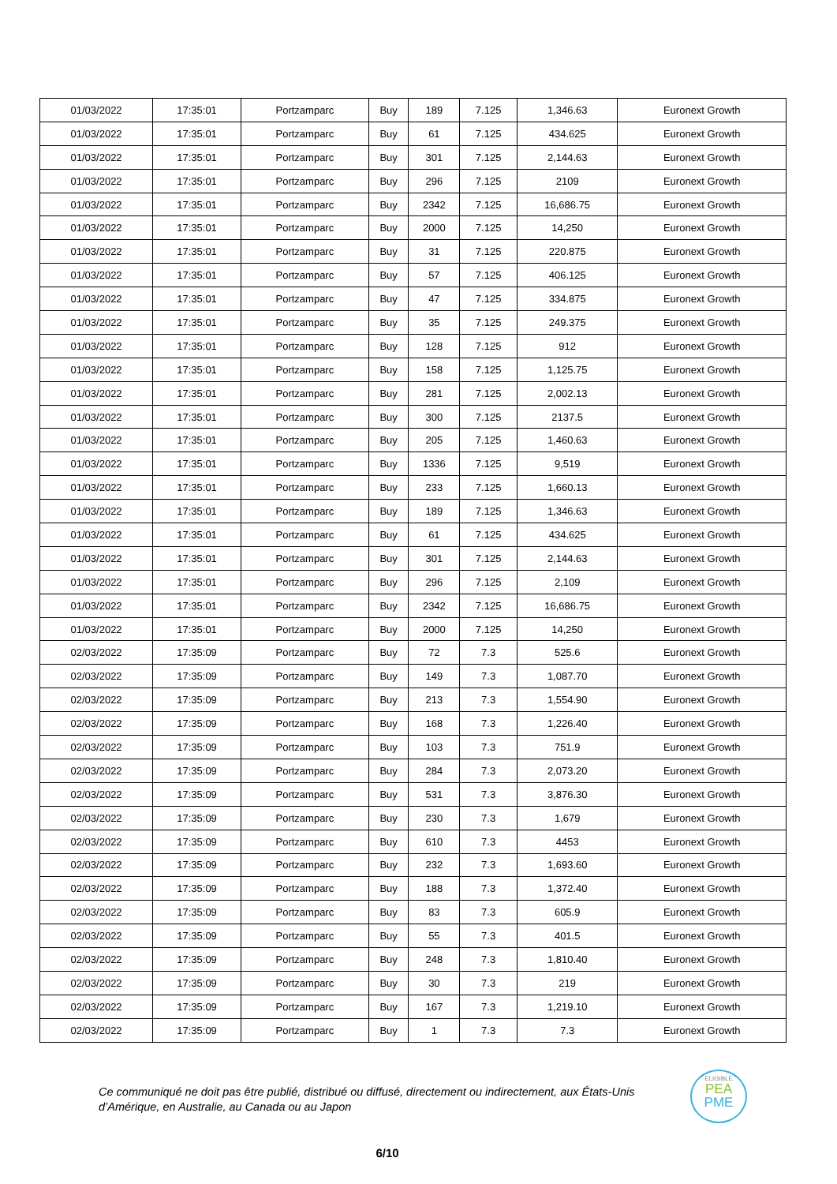| 01/03/2022 | 17:35:01 | Portzamparc | Buy | 189 | 7.125 | 1,346.63 | Euronext Growth |
| 01/03/2022 | 17:35:01 | Portzamparc | Buy | 61 | 7.125 | 434.625 | Euronext Growth |
| 01/03/2022 | 17:35:01 | Portzamparc | Buy | 301 | 7.125 | 2,144.63 | Euronext Growth |
| 01/03/2022 | 17:35:01 | Portzamparc | Buy | 296 | 7.125 | 2109 | Euronext Growth |
| 01/03/2022 | 17:35:01 | Portzamparc | Buy | 2342 | 7.125 | 16,686.75 | Euronext Growth |
| 01/03/2022 | 17:35:01 | Portzamparc | Buy | 2000 | 7.125 | 14,250 | Euronext Growth |
| 01/03/2022 | 17:35:01 | Portzamparc | Buy | 31 | 7.125 | 220.875 | Euronext Growth |
| 01/03/2022 | 17:35:01 | Portzamparc | Buy | 57 | 7.125 | 406.125 | Euronext Growth |
| 01/03/2022 | 17:35:01 | Portzamparc | Buy | 47 | 7.125 | 334.875 | Euronext Growth |
| 01/03/2022 | 17:35:01 | Portzamparc | Buy | 35 | 7.125 | 249.375 | Euronext Growth |
| 01/03/2022 | 17:35:01 | Portzamparc | Buy | 128 | 7.125 | 912 | Euronext Growth |
| 01/03/2022 | 17:35:01 | Portzamparc | Buy | 158 | 7.125 | 1,125.75 | Euronext Growth |
| 01/03/2022 | 17:35:01 | Portzamparc | Buy | 281 | 7.125 | 2,002.13 | Euronext Growth |
| 01/03/2022 | 17:35:01 | Portzamparc | Buy | 300 | 7.125 | 2137.5 | Euronext Growth |
| 01/03/2022 | 17:35:01 | Portzamparc | Buy | 205 | 7.125 | 1,460.63 | Euronext Growth |
| 01/03/2022 | 17:35:01 | Portzamparc | Buy | 1336 | 7.125 | 9,519 | Euronext Growth |
| 01/03/2022 | 17:35:01 | Portzamparc | Buy | 233 | 7.125 | 1,660.13 | Euronext Growth |
| 01/03/2022 | 17:35:01 | Portzamparc | Buy | 189 | 7.125 | 1,346.63 | Euronext Growth |
| 01/03/2022 | 17:35:01 | Portzamparc | Buy | 61 | 7.125 | 434.625 | Euronext Growth |
| 01/03/2022 | 17:35:01 | Portzamparc | Buy | 301 | 7.125 | 2,144.63 | Euronext Growth |
| 01/03/2022 | 17:35:01 | Portzamparc | Buy | 296 | 7.125 | 2,109 | Euronext Growth |
| 01/03/2022 | 17:35:01 | Portzamparc | Buy | 2342 | 7.125 | 16,686.75 | Euronext Growth |
| 01/03/2022 | 17:35:01 | Portzamparc | Buy | 2000 | 7.125 | 14,250 | Euronext Growth |
| 02/03/2022 | 17:35:09 | Portzamparc | Buy | 72 | 7.3 | 525.6 | Euronext Growth |
| 02/03/2022 | 17:35:09 | Portzamparc | Buy | 149 | 7.3 | 1,087.70 | Euronext Growth |
| 02/03/2022 | 17:35:09 | Portzamparc | Buy | 213 | 7.3 | 1,554.90 | Euronext Growth |
| 02/03/2022 | 17:35:09 | Portzamparc | Buy | 168 | 7.3 | 1,226.40 | Euronext Growth |
| 02/03/2022 | 17:35:09 | Portzamparc | Buy | 103 | 7.3 | 751.9 | Euronext Growth |
| 02/03/2022 | 17:35:09 | Portzamparc | Buy | 284 | 7.3 | 2,073.20 | Euronext Growth |
| 02/03/2022 | 17:35:09 | Portzamparc | Buy | 531 | 7.3 | 3,876.30 | Euronext Growth |
| 02/03/2022 | 17:35:09 | Portzamparc | Buy | 230 | 7.3 | 1,679 | Euronext Growth |
| 02/03/2022 | 17:35:09 | Portzamparc | Buy | 610 | 7.3 | 4453 | Euronext Growth |
| 02/03/2022 | 17:35:09 | Portzamparc | Buy | 232 | 7.3 | 1,693.60 | Euronext Growth |
| 02/03/2022 | 17:35:09 | Portzamparc | Buy | 188 | 7.3 | 1,372.40 | Euronext Growth |
| 02/03/2022 | 17:35:09 | Portzamparc | Buy | 83 | 7.3 | 605.9 | Euronext Growth |
| 02/03/2022 | 17:35:09 | Portzamparc | Buy | 55 | 7.3 | 401.5 | Euronext Growth |
| 02/03/2022 | 17:35:09 | Portzamparc | Buy | 248 | 7.3 | 1,810.40 | Euronext Growth |
| 02/03/2022 | 17:35:09 | Portzamparc | Buy | 30 | 7.3 | 219 | Euronext Growth |
| 02/03/2022 | 17:35:09 | Portzamparc | Buy | 167 | 7.3 | 1,219.10 | Euronext Growth |
| 02/03/2022 | 17:35:09 | Portzamparc | Buy | 1 | 7.3 | 7.3 | Euronext Growth |
Ce communiqué ne doit pas être publié, distribué ou diffusé, directement ou indirectement, aux États-Unis d’Amérique, en Australie, au Canada ou au Japon
ELIGIBLE
PEA
PME
6/10